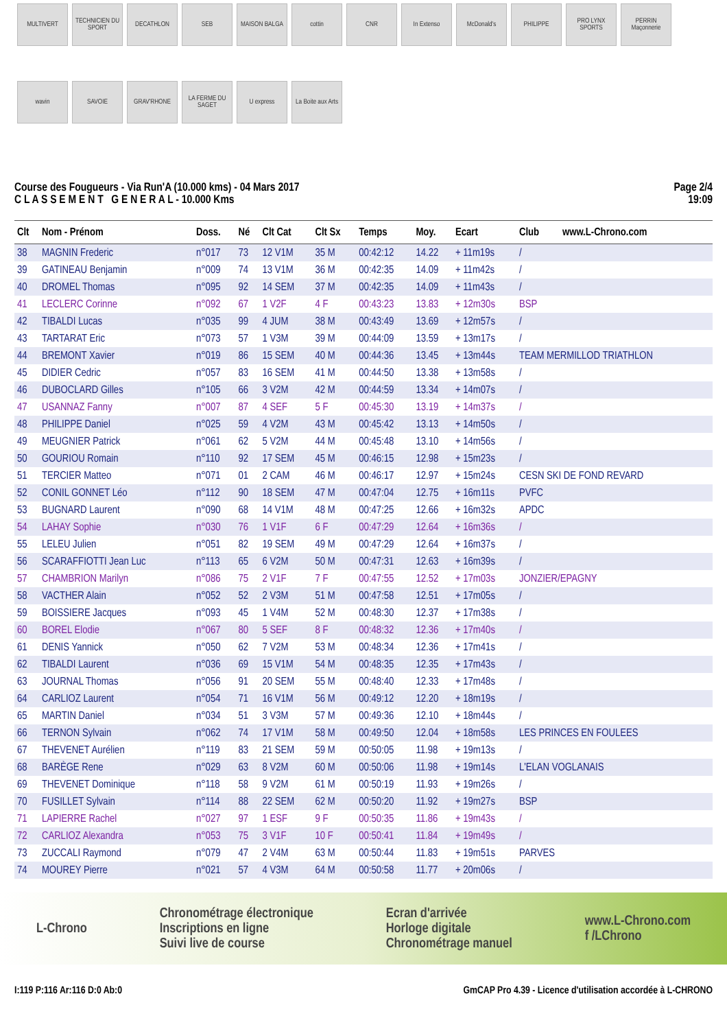MULTIVERT
TECHNICIEN DU SPORT
DECATHLON
SEB
MAISON BALGA
cottin
CNR
In Extenso
McDonald's
PHILIPPE
PRO LYNX SPORTS
PERRIN Maçonnerie
wavin
SAVOIE
GRAV'RHONE
LA FERME DU SAGET
U express
La Boite aux Arts
Course des Fougueurs - Via Run'A (10.000 kms) - 04 Mars 2017
C L A S S E M E N T G E N E R A L - 10.000 Kms
Page 2/4
19:09
| Clt | Nom - Prénom | Doss. | Né | Clt Cat | Clt Sx | Temps | Moy. | Ecart | Club | www.L-Chrono.com |
| --- | --- | --- | --- | --- | --- | --- | --- | --- | --- | --- |
| 38 | MAGNIN Frederic | n°017 | 73 | 12 V1M | 35 M | 00:42:12 | 14.22 | + 11m19s | / | |
| 39 | GATINEAU Benjamin | n°009 | 74 | 13 V1M | 36 M | 00:42:35 | 14.09 | + 11m42s | / | |
| 40 | DROMEL Thomas | n°095 | 92 | 14 SEM | 37 M | 00:42:35 | 14.09 | + 11m43s | / | |
| 41 | LECLERC Corinne | n°092 | 67 | 1 V2F | 4 F | 00:43:23 | 13.83 | + 12m30s | BSP | |
| 42 | TIBALDI Lucas | n°035 | 99 | 4 JUM | 38 M | 00:43:49 | 13.69 | + 12m57s | / | |
| 43 | TARTARAT Eric | n°073 | 57 | 1 V3M | 39 M | 00:44:09 | 13.59 | + 13m17s | / | |
| 44 | BREMONT Xavier | n°019 | 86 | 15 SEM | 40 M | 00:44:36 | 13.45 | + 13m44s | TEAM MERMILLOD TRIATHLON | |
| 45 | DIDIER Cedric | n°057 | 83 | 16 SEM | 41 M | 00:44:50 | 13.38 | + 13m58s | / | |
| 46 | DUBOCLARD Gilles | n°105 | 66 | 3 V2M | 42 M | 00:44:59 | 13.34 | + 14m07s | / | |
| 47 | USANNAZ Fanny | n°007 | 87 | 4 SEF | 5 F | 00:45:30 | 13.19 | + 14m37s | / | |
| 48 | PHILIPPE Daniel | n°025 | 59 | 4 V2M | 43 M | 00:45:42 | 13.13 | + 14m50s | / | |
| 49 | MEUGNIER Patrick | n°061 | 62 | 5 V2M | 44 M | 00:45:48 | 13.10 | + 14m56s | / | |
| 50 | GOURIOU Romain | n°110 | 92 | 17 SEM | 45 M | 00:46:15 | 12.98 | + 15m23s | / | |
| 51 | TERCIER Matteo | n°071 | 01 | 2 CAM | 46 M | 00:46:17 | 12.97 | + 15m24s | CESN SKI DE FOND REVARD | |
| 52 | CONIL GONNET Léo | n°112 | 90 | 18 SEM | 47 M | 00:47:04 | 12.75 | + 16m11s | PVFC | |
| 53 | BUGNARD Laurent | n°090 | 68 | 14 V1M | 48 M | 00:47:25 | 12.66 | + 16m32s | APDC | |
| 54 | LAHAY Sophie | n°030 | 76 | 1 V1F | 6 F | 00:47:29 | 12.64 | + 16m36s | / | |
| 55 | LELEU Julien | n°051 | 82 | 19 SEM | 49 M | 00:47:29 | 12.64 | + 16m37s | / | |
| 56 | SCARAFFIOTTI Jean Luc | n°113 | 65 | 6 V2M | 50 M | 00:47:31 | 12.63 | + 16m39s | / | |
| 57 | CHAMBRION Marilyn | n°086 | 75 | 2 V1F | 7 F | 00:47:55 | 12.52 | + 17m03s | JONZIER/EPAGNY | |
| 58 | VACTHER Alain | n°052 | 52 | 2 V3M | 51 M | 00:47:58 | 12.51 | + 17m05s | / | |
| 59 | BOISSIERE Jacques | n°093 | 45 | 1 V4M | 52 M | 00:48:30 | 12.37 | + 17m38s | / | |
| 60 | BOREL Elodie | n°067 | 80 | 5 SEF | 8 F | 00:48:32 | 12.36 | + 17m40s | / | |
| 61 | DENIS Yannick | n°050 | 62 | 7 V2M | 53 M | 00:48:34 | 12.36 | + 17m41s | / | |
| 62 | TIBALDI Laurent | n°036 | 69 | 15 V1M | 54 M | 00:48:35 | 12.35 | + 17m43s | / | |
| 63 | JOURNAL Thomas | n°056 | 91 | 20 SEM | 55 M | 00:48:40 | 12.33 | + 17m48s | / | |
| 64 | CARLIOZ Laurent | n°054 | 71 | 16 V1M | 56 M | 00:49:12 | 12.20 | + 18m19s | / | |
| 65 | MARTIN Daniel | n°034 | 51 | 3 V3M | 57 M | 00:49:36 | 12.10 | + 18m44s | / | |
| 66 | TERNON Sylvain | n°062 | 74 | 17 V1M | 58 M | 00:49:50 | 12.04 | + 18m58s | LES PRINCES EN FOULEES | |
| 67 | THEVENET Aurélien | n°119 | 83 | 21 SEM | 59 M | 00:50:05 | 11.98 | + 19m13s | / | |
| 68 | BARÈGE Rene | n°029 | 63 | 8 V2M | 60 M | 00:50:06 | 11.98 | + 19m14s | L'ELAN VOGLANAIS | |
| 69 | THEVENET Dominique | n°118 | 58 | 9 V2M | 61 M | 00:50:19 | 11.93 | + 19m26s | / | |
| 70 | FUSILLET Sylvain | n°114 | 88 | 22 SEM | 62 M | 00:50:20 | 11.92 | + 19m27s | BSP | |
| 71 | LAPIERRE Rachel | n°027 | 97 | 1 ESF | 9 F | 00:50:35 | 11.86 | + 19m43s | / | |
| 72 | CARLIOZ Alexandra | n°053 | 75 | 3 V1F | 10 F | 00:50:41 | 11.84 | + 19m49s | / | |
| 73 | ZUCCALI Raymond | n°079 | 47 | 2 V4M | 63 M | 00:50:44 | 11.83 | + 19m51s | PARVES | |
| 74 | MOUREY Pierre | n°021 | 57 | 4 V3M | 64 M | 00:50:58 | 11.77 | + 20m06s | / | |
L-Chrono
Chronométrage électronique
Inscriptions en ligne
Suivi live de course
Ecran d'arrivée
Horloge digitale
Chronométrage manuel
www.L-Chrono.com
f /LChrono
I:119 P:116 Ar:116 D:0 Ab:0 GmCAP Pro 4.39 - Licence d'utilisation accordée à L-CHRONO